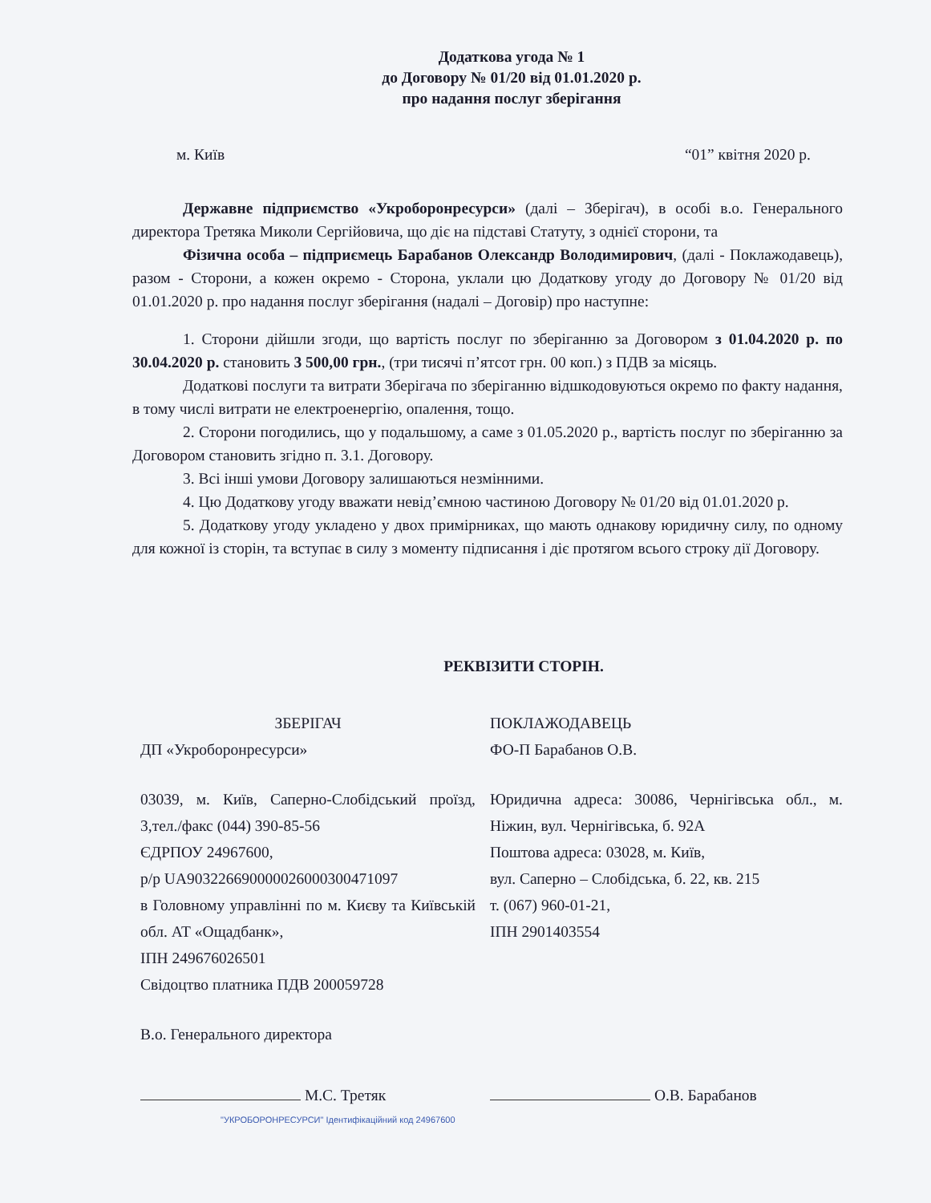Додаткова угода № 1
до Договору № 01/20 від 01.01.2020 р.
про надання послуг зберігання
м. Київ “01” квітня 2020 р.
Державне підприємство «Укроборонресурси» (далі – Зберігач), в особі в.о. Генерального директора Третяка Миколи Сергійовича, що діє на підставі Статуту, з однієї сторони, та
Фізична особа – підприємець Барабанов Олександр Володимирович, (далі - Поклажодавець), разом - Сторони, а кожен окремо - Сторона, уклали цю Додаткову угоду до Договору № 01/20 від 01.01.2020 р. про надання послуг зберігання (надалі – Договір) про наступне:
1. Сторони дійшли згоди, що вартість послуг по зберіганню за Договором з 01.04.2020 р. по 30.04.2020 р. становить 3 500,00 грн., (три тисячі п’ятсот грн. 00 коп.) з ПДВ за місяць.
Додаткові послуги та витрати Зберігача по зберіганню відшкодовуються окремо по факту надання, в тому числі витрати не електроенергію, опалення, тощо.
2. Сторони погодились, що у подальшому, а саме з 01.05.2020 р., вартість послуг по зберіганню за Договором становить згідно п. 3.1. Договору.
3. Всі інші умови Договору залишаються незмінними.
4. Цю Додаткову угоду вважати невід’ємною частиною Договору № 01/20 від 01.01.2020 р.
5. Додаткову угоду укладено у двох примірниках, що мають однакову юридичну силу, по одному для кожної із сторін, та вступає в силу з моменту підписання і діє протягом всього строку дії Договору.
РЕКВІЗИТИ СТОРІН.
ЗБЕРІГАЧ
ДП «Укроборонресурси»
03039, м. Київ, Саперно-Слобідський проїзд, 3,тел./факс (044) 390-85-56
ЄДРПОУ 24967600,
р/р UA903226690000026000300471097
в Головному управлінні по м. Києву та Київській обл. АТ «Ощадбанк»,
ІПН 249676026501
Свідоцтво платника ПДВ 200059728
В.о. Генерального директора
ПОКЛАЖОДАВЕЦЬ
ФО-П Барабанов О.В.
Юридична адреса: 30086, Чернігівська обл., м. Ніжин, вул. Чернігівська, б. 92А
Поштова адреса: 03028, м. Київ,
вул. Саперно – Слобідська, б. 22, кв. 215
т. (067) 960-01-21,
ІПН 2901403554
М.С. Третяк О.В. Барабанов
"УКРОБОРОНРЕСУРСИ" Ідентифікаційний код 24967600